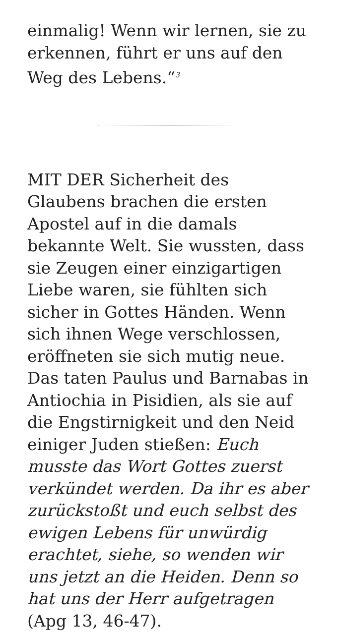einmalig! Wenn wir lernen, sie zu erkennen, führt er uns auf den Weg des Lebens.“<sup>3</sup>
MIT DER Sicherheit des Glaubens brachen die ersten Apostel auf in die damals bekannte Welt. Sie wussten, dass sie Zeugen einer einzigartigen Liebe waren, sie fühlten sich sicher in Gottes Händen. Wenn sich ihnen Wege verschlossen, eröffneten sie sich mutig neue. Das taten Paulus und Barnabas in Antiochia in Pisidien, als sie auf die Engstirnigkeit und den Neid einiger Juden stießen: Euch musste das Wort Gottes zuerst verkündet werden. Da ihr es aber zurückstoßt und euch selbst des ewigen Lebens für unwürdig erachtet, siehe, so wenden wir uns jetzt an die Heiden. Denn so hat uns der Herr aufgetragen (Apg 13, 46-47).